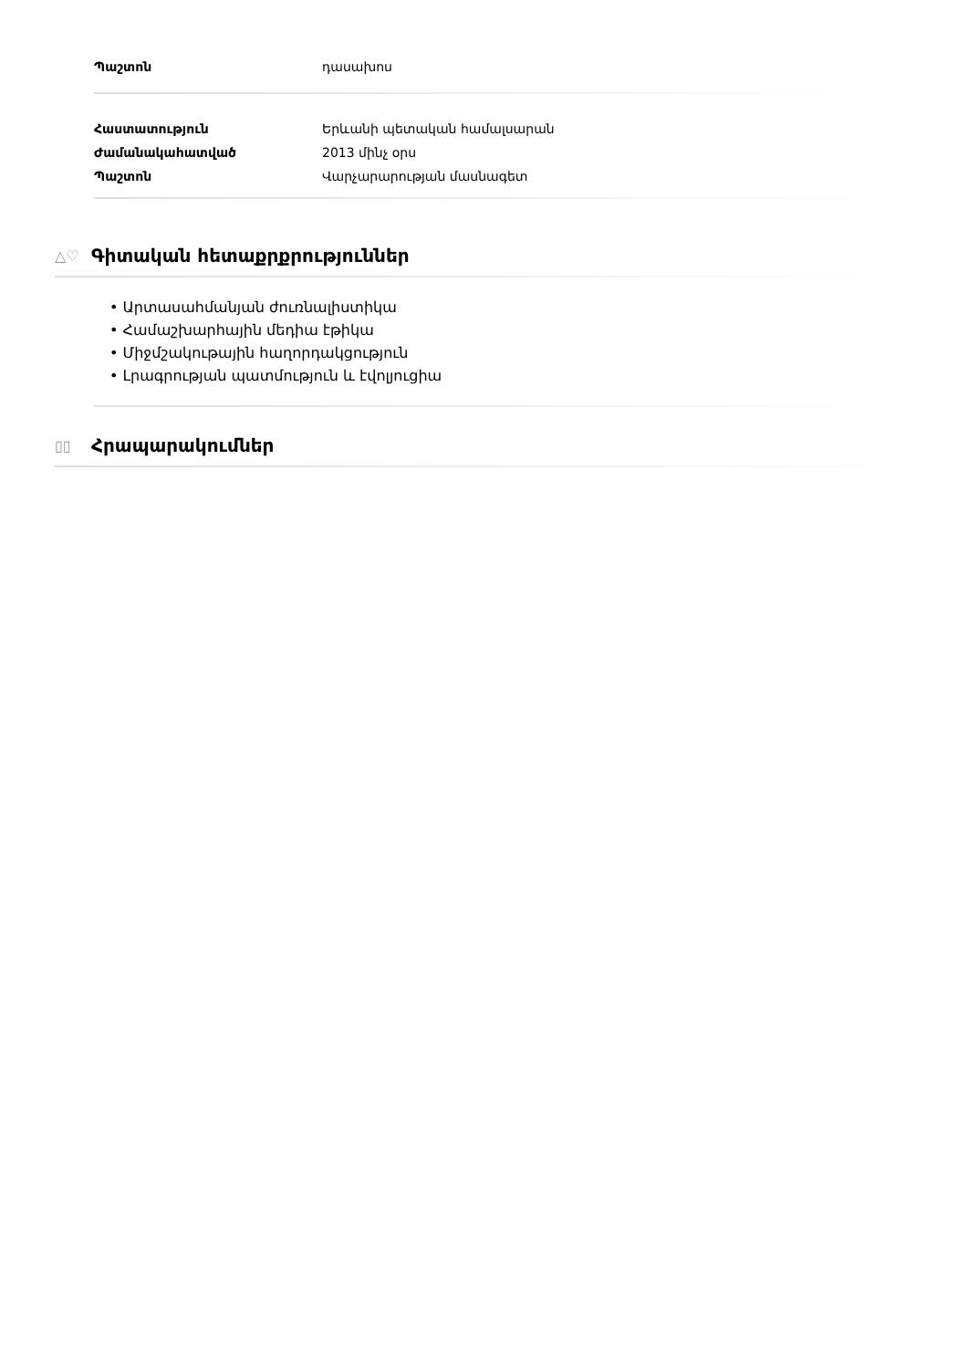| Պաշտոն | դասախոս |
| Հաստատություն | Երևանի պետական համալսարան |
| Ժամանակահատված | 2013 մինչ օրս |
| Պաշտոն | Վարչարարության մասնագետ |
△♡
Գիտական հետաքրքրություններ
• Արտասահմանյան ժուռնալիստիկա
• Համաշխարհային մեդիա էթիկա
• Միջմշակութային հաղորդակցություն
• Լրագրության պատմություն և էվոլյուցիա
▯▯ Հրապարակումներ